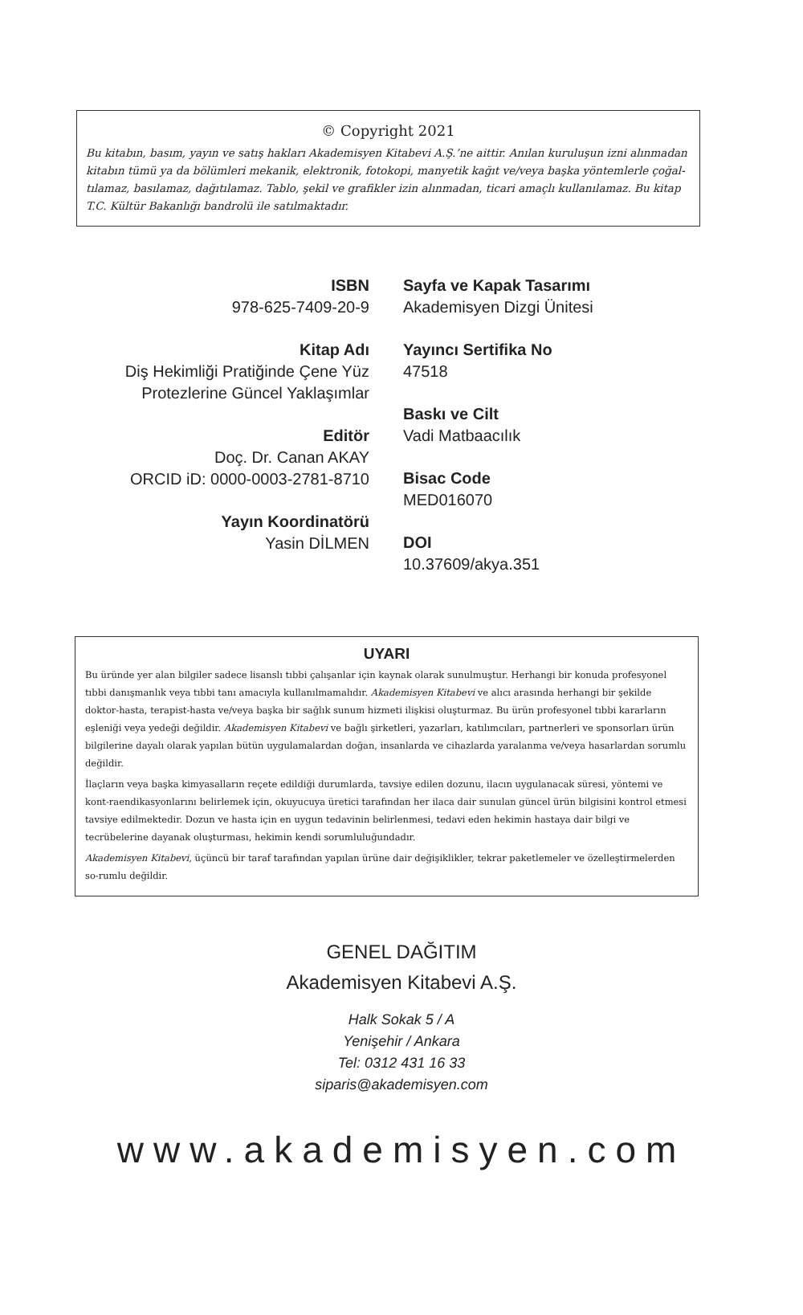© Copyright 2021
Bu kitabın, basım, yayın ve satış hakları Akademisyen Kitabevi A.Ş.’ne aittir. Anılan kuruluşun izni alınmadan kitabın tümü ya da bölümleri mekanik, elektronik, fotokopi, manyetik kağıt ve/veya başka yöntemlerle çoğal-tılamaz, basılamaz, dağıtılamaz. Tablo, şekil ve grafikler izin alınmadan, ticari amaçlı kullanılamaz. Bu kitap T.C. Kültür Bakanlığı bandrolü ile satılmaktadır.
ISBN
978-625-7409-20-9
Kitap Adı
Diş Hekimliği Pratiğinde Çene Yüz
Protezlerine Güncel Yaklaşımlar
Editör
Doç. Dr. Canan AKAY
ORCID iD: 0000-0003-2781-8710
Yayın Koordinatörü
Yasin DİLMEN
Sayfa ve Kapak Tasarımı
Akademisyen Dizgi Ünitesi
Yayıncı Sertifika No
47518
Baskı ve Cilt
Vadi Matbaacılık
Bisac Code
MED016070
DOI
10.37609/akya.351
UYARI
Bu üründe yer alan bilgiler sadece lisanslı tıbbi çalışanlar için kaynak olarak sunulmuştur. Herhangi bir konuda profesyonel tıbbi danışmanlık veya tıbbi tanı amacıyla kullanılmamalıdır. Akademisyen Kitabevi ve alıcı arasında herhangi bir şekilde doktor-hasta, terapist-hasta ve/veya başka bir sağlık sunum hizmeti ilişkisi oluşturmaz. Bu ürün profesyonel tıbbi kararların eşleniği veya yedeği değildir. Akademisyen Kitabevi ve bağlı şirketleri, yazarları, katılımcıları, partnerleri ve sponsorları ürün bilgilerine dayalı olarak yapılan bütün uygulamalardan doğan, insanlarda ve cihazlarda yaralanma ve/veya hasarlardan sorumlu değildir.
İlaçların veya başka kimyasalların reçete edildiği durumlarda, tavsiye edilen dozunu, ilacın uygulanacak süresi, yöntemi ve kont-raendikasyonlarını belirlemek için, okuyucuya üretici tarafından her ilaca dair sunulan güncel ürün bilgisini kontrol etmesi tavsiye edilmektedir. Dozun ve hasta için en uygun tedavinin belirlenmesi, tedavi eden hekimin hastaya dair bilgi ve tecrübelerine dayanak oluşturması, hekimin kendi sorumluluğundadır.
Akademisyen Kitabevi, üçüncü bir taraf tarafından yapılan ürüne dair değişiklikler, tekrar paketlemeler ve özelleştirmelerden so-rumlu değildir.
GENEL DAĞITIM
Akademisyen Kitabevi A.Ş.
Halk Sokak 5 / A
Yenişehir / Ankara
Tel: 0312 431 16 33
siparis@akademisyen.com
www.akademisyen.com